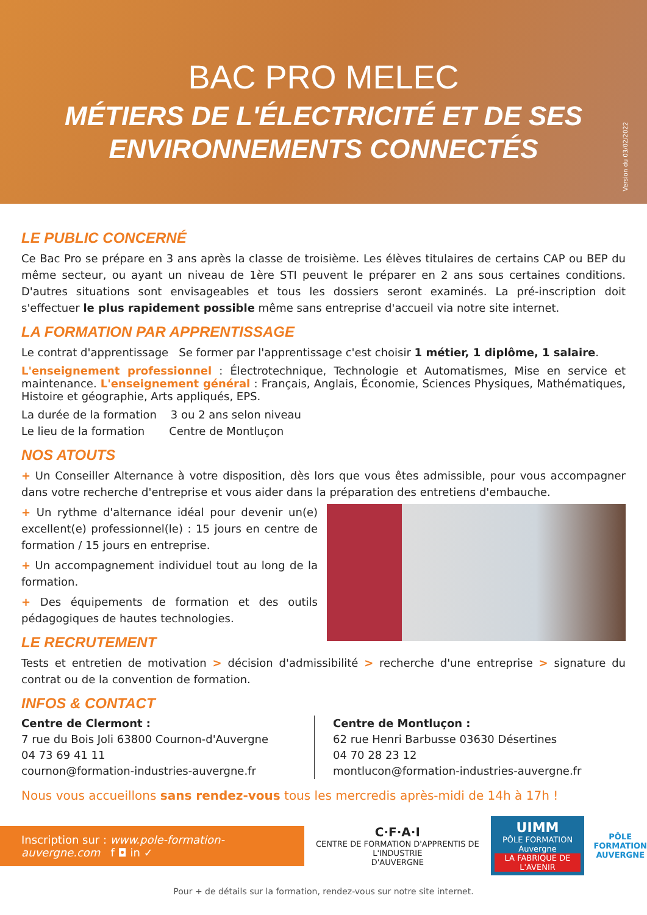BAC PRO MELEC
MÉTIERS DE L'ÉLECTRICITÉ ET DE SES ENVIRONNEMENTS CONNECTÉS
Version du 03/02/2022
LE PUBLIC CONCERNÉ
Ce Bac Pro se prépare en 3 ans après la classe de troisième. Les élèves titulaires de certains CAP ou BEP du même secteur, ou ayant un niveau de 1ère STI peuvent le préparer en 2 ans sous certaines conditions. D'autres situations sont envisageables et tous les dossiers seront examinés. La pré-inscription doit s'effectuer le plus rapidement possible même sans entreprise d'accueil via notre site internet.
LA FORMATION PAR APPRENTISSAGE
Le contrat d'apprentissage Se former par l'apprentissage c'est choisir 1 métier, 1 diplôme, 1 salaire.
L'enseignement professionnel : Électrotechnique, Technologie et Automatismes, Mise en service et maintenance. L'enseignement général : Français, Anglais, Économie, Sciences Physiques, Mathématiques, Histoire et géographie, Arts appliqués, EPS.
La durée de la formation 3 ou 2 ans selon niveau
Le lieu de la formation Centre de Montluçon
NOS ATOUTS
+ Un Conseiller Alternance à votre disposition, dès lors que vous êtes admissible, pour vous accompagner dans votre recherche d'entreprise et vous aider dans la préparation des entretiens d'embauche.
+ Un rythme d'alternance idéal pour devenir un(e) excellent(e) professionnel(le) : 15 jours en centre de formation / 15 jours en entreprise.
+ Un accompagnement individuel tout au long de la formation.
+ Des équipements de formation et des outils pédagogiques de hautes technologies.
LE RECRUTEMENT
Tests et entretien de motivation > décision d'admissibilité > recherche d'une entreprise > signature du contrat ou de la convention de formation.
INFOS & CONTACT
Centre de Clermont :
7 rue du Bois Joli 63800 Cournon-d'Auvergne
04 73 69 41 11
cournon@formation-industries-auvergne.fr
Centre de Montluçon :
62 rue Henri Barbusse 03630 Désertines
04 70 28 23 12
montlucon@formation-industries-auvergne.fr
Nous vous accueillons sans rendez-vous tous les mercredis après-midi de 14h à 17h !
Inscription sur : www.pole-formation-auvergne.com f ◘ in ✓
C·F·A·I
CENTRE DE FORMATION D'APPRENTIS DE L'INDUSTRIE
D'AUVERGNE
UIMM
PÔLE FORMATION Auvergne
LA FABRIQUE DE L'AVENIR
PÔLE
FORMATION
AUVERGNE
Pour + de détails sur la formation, rendez-vous sur notre site internet.